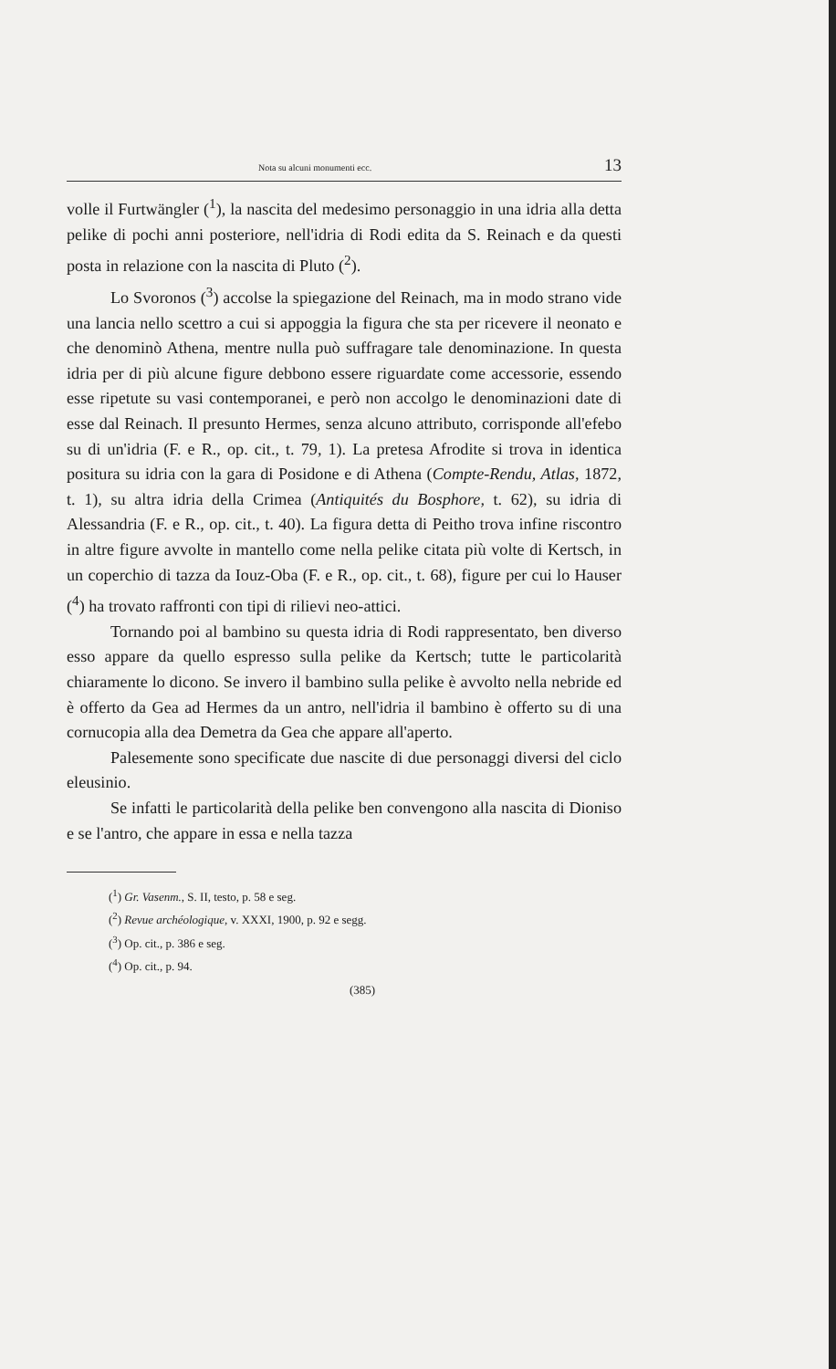Nota su alcuni monumenti ecc. 13
volle il Furtwängler (<sup>1</sup>), la nascita del medesimo personaggio in una idria alla detta pelike di pochi anni posteriore, nell'idria di Rodi edita da S. Reinach e da questi posta in relazione con la nascita di Pluto (<sup>2</sup>).
Lo Svoronos (<sup>3</sup>) accolse la spiegazione del Reinach, ma in modo strano vide una lancia nello scettro a cui si appoggia la figura che sta per ricevere il neonato e che denominò Athena, mentre nulla può suffragare tale denominazione. In questa idria per di più alcune figure debbono essere riguardate come accessorie, essendo esse ripetute su vasi contemporanei, e però non accolgo le denominazioni date di esse dal Reinach. Il presunto Hermes, senza alcuno attributo, corrisponde all'efebo su di un'idria (F. e R., op. cit., t. 79, 1). La pretesa Afrodite si trova in identica positura su idria con la gara di Posidone e di Athena (Compte-Rendu, Atlas, 1872, t. 1), su altra idria della Crimea (Antiquités du Bosphore, t. 62), su idria di Alessandria (F. e R., op. cit., t. 40). La figura detta di Peitho trova infine riscontro in altre figure avvolte in mantello come nella pelike citata più volte di Kertsch, in un coperchio di tazza da Iouz-Oba (F. e R., op. cit., t. 68), figure per cui lo Hauser (<sup>4</sup>) ha trovato raffronti con tipi di rilievi neo-attici.
Tornando poi al bambino su questa idria di Rodi rappresentato, ben diverso esso appare da quello espresso sulla pelike da Kertsch; tutte le particolarità chiaramente lo dicono. Se invero il bambino sulla pelike è avvolto nella nebride ed è offerto da Gea ad Hermes da un antro, nell'idria il bambino è offerto su di una cornucopia alla dea Demetra da Gea che appare all'aperto.
Palesemente sono specificate due nascite di due personaggi diversi del ciclo eleusinio.
Se infatti le particolarità della pelike ben convengono alla nascita di Dioniso e se l'antro, che appare in essa e nella tazza
(<sup>1</sup>) Gr. Vasenm., S. II, testo, p. 58 e seg.
(<sup>2</sup>) Revue archéologique, v. XXXI, 1900, p. 92 e segg.
(<sup>3</sup>) Op. cit., p. 386 e seg.
(<sup>4</sup>) Op. cit., p. 94.
(385)